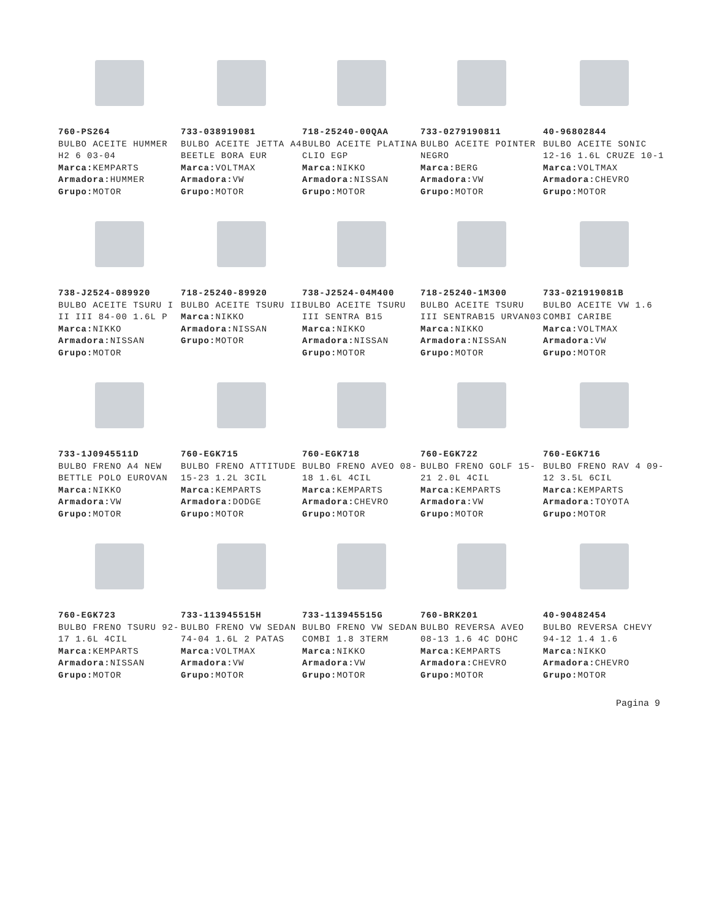760-PS264
BULBO ACEITE HUMMER H2 6 03-04
Marca: KEMPARTS
Armadora: HUMMER
Grupo: MOTOR
733-038919081
BULBO ACEITE JETTA A4 BEETLE BORA EUR
Marca: VOLTMAX
Armadora: VW
Grupo: MOTOR
718-25240-00QAA
BULBO ACEITE PLATINA CLIO EGP
Marca: NIKKO
Armadora: NISSAN
Grupo: MOTOR
733-0279190811
BULBO ACEITE POINTER NEGRO
Marca: BERG
Armadora: VW
Grupo: MOTOR
40-96802844
BULBO ACEITE SONIC 12-16 1.6L CRUZE 10-1
Marca: VOLTMAX
Armadora: CHEVRO
Grupo: MOTOR
738-J2524-089920
BULBO ACEITE TSURU I II III 84-00 1.6L P
Marca: NIKKO
Armadora: NISSAN
Grupo: MOTOR
718-25240-89920
BULBO ACEITE TSURU II
Marca: NIKKO
Armadora: NISSAN
Grupo: MOTOR
738-J2524-04M400
BULBO ACEITE TSURU III SENTRA B15
Marca: NIKKO
Armadora: NISSAN
Grupo: MOTOR
718-25240-1M300
BULBO ACEITE TSURU III SENTRAB15 URVAN03
Marca: NIKKO
Armadora: NISSAN
Grupo: MOTOR
733-021919081B
BULBO ACEITE VW 1.6 COMBI CARIBE
Marca: VOLTMAX
Armadora: VW
Grupo: MOTOR
733-1J0945511D
BULBO FRENO A4 NEW BETTLE POLO EUROVAN
Marca: NIKKO
Armadora: VW
Grupo: MOTOR
760-EGK715
BULBO FRENO ATTITUDE 15-23 1.2L 3CIL
Marca: KEMPARTS
Armadora: DODGE
Grupo: MOTOR
760-EGK718
BULBO FRENO AVEO 08-18 1.6L 4CIL
Marca: KEMPARTS
Armadora: CHEVRO
Grupo: MOTOR
760-EGK722
BULBO FRENO GOLF 15-21 2.0L 4CIL
Marca: KEMPARTS
Armadora: VW
Grupo: MOTOR
760-EGK716
BULBO FRENO RAV 4 09-12 3.5L 6CIL
Marca: KEMPARTS
Armadora: TOYOTA
Grupo: MOTOR
760-EGK723
BULBO FRENO TSURU 92-17 1.6L 4CIL
Marca: KEMPARTS
Armadora: NISSAN
Grupo: MOTOR
733-113945515H
BULBO FRENO VW SEDAN 74-04 1.6L 2 PATAS
Marca: VOLTMAX
Armadora: VW
Grupo: MOTOR
733-113945515G
BULBO FRENO VW SEDAN COMBI 1.8 3TERM
Marca: NIKKO
Armadora: VW
Grupo: MOTOR
760-BRK201
BULBO REVERSA AVEO 08-13 1.6 4C DOHC
Marca: KEMPARTS
Armadora: CHEVRO
Grupo: MOTOR
40-90482454
BULBO REVERSA CHEVY 94-12 1.4 1.6
Marca: NIKKO
Armadora: CHEVRO
Grupo: MOTOR
Pagina 9